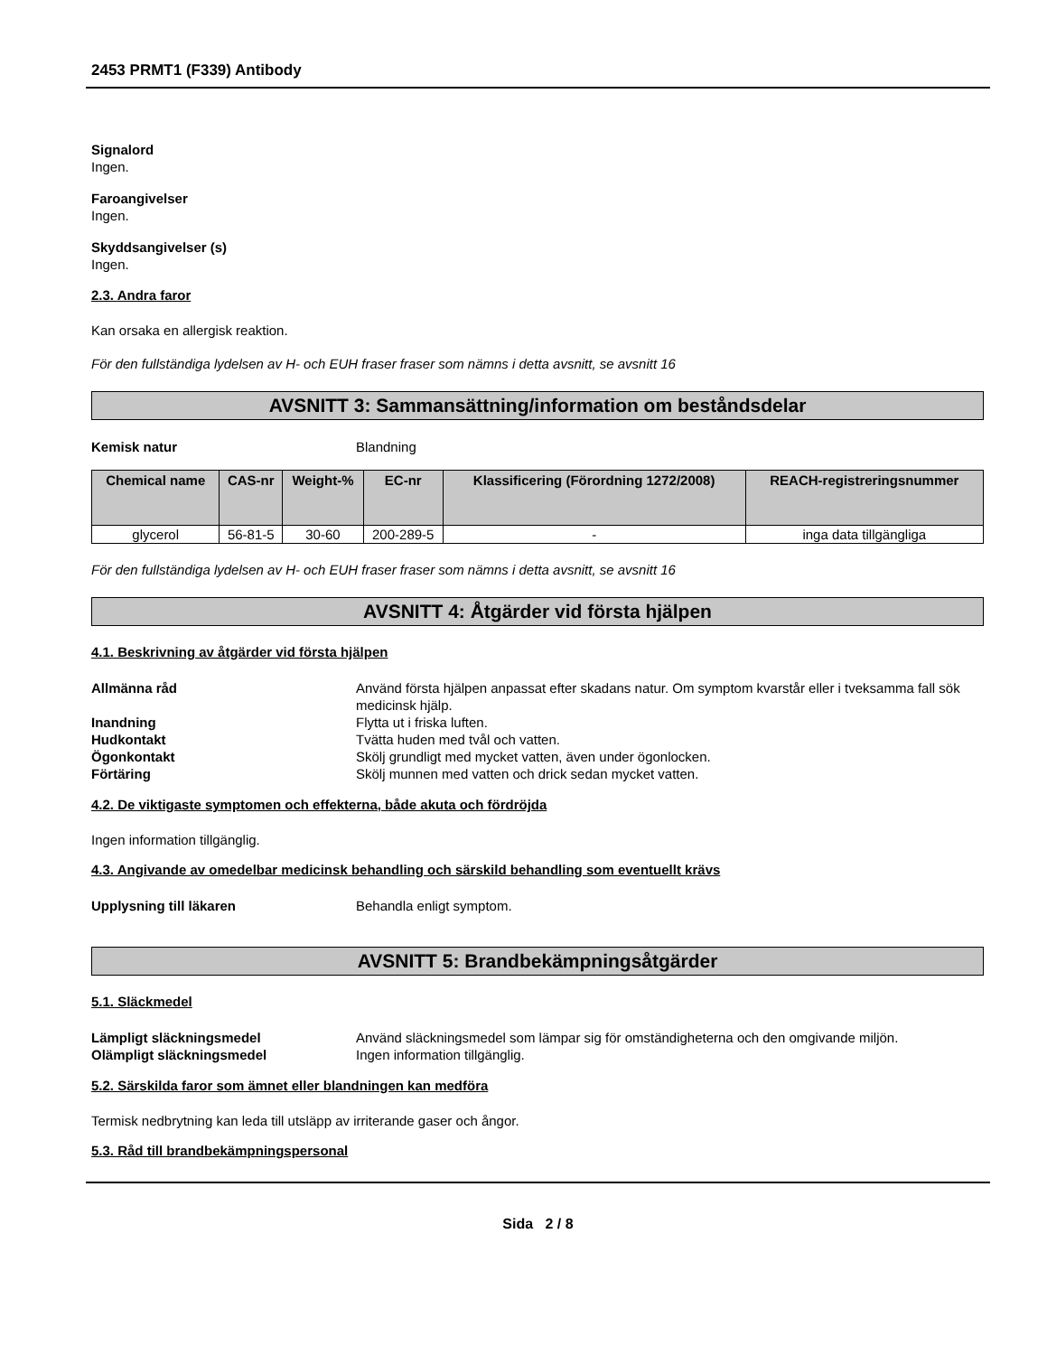2453 PRMT1 (F339) Antibody
Signalord
Ingen.
Faroangivelser
Ingen.
Skyddsangivelser (s)
Ingen.
2.3. Andra faror
Kan orsaka en allergisk reaktion.
För den fullständiga lydelsen av H- och EUH fraser fraser som nämns i detta avsnitt, se avsnitt 16
AVSNITT 3: Sammansättning/information om beståndsdelar
Kemisk natur Blandning
| Chemical name | CAS-nr | Weight-% | EC-nr | Klassificering (Förordning 1272/2008) | REACH-registreringsnummer |
| --- | --- | --- | --- | --- | --- |
| glycerol | 56-81-5 | 30-60 | 200-289-5 | - | inga data tillgängliga |
För den fullständiga lydelsen av H- och EUH fraser fraser som nämns i detta avsnitt, se avsnitt 16
AVSNITT 4: Åtgärder vid första hjälpen
4.1. Beskrivning av åtgärder vid första hjälpen
Allmänna råd Använd första hjälpen anpassat efter skadans natur. Om symptom kvarstår eller i tveksamma fall sök medicinsk hjälp.
Inandning Flytta ut i friska luften.
Hudkontakt Tvätta huden med tvål och vatten.
Ögonkontakt Skölj grundligt med mycket vatten, även under ögonlocken.
Förtäring Skölj munnen med vatten och drick sedan mycket vatten.
4.2. De viktigaste symptomen och effekterna, både akuta och fördröjda
Ingen information tillgänglig.
4.3. Angivande av omedelbar medicinsk behandling och särskild behandling som eventuellt krävs
Upplysning till läkaren Behandla enligt symptom.
AVSNITT 5: Brandbekämpningsåtgärder
5.1. Släckmedel
Lämpligt släckningsmedel Använd släckningsmedel som lämpar sig för omständigheterna och den omgivande miljön.
Olämpligt släckningsmedel Ingen information tillgänglig.
5.2. Särskilda faror som ämnet eller blandningen kan medföra
Termisk nedbrytning kan leda till utsläpp av irriterande gaser och ångor.
5.3. Råd till brandbekämpningspersonal
Sida 2 / 8